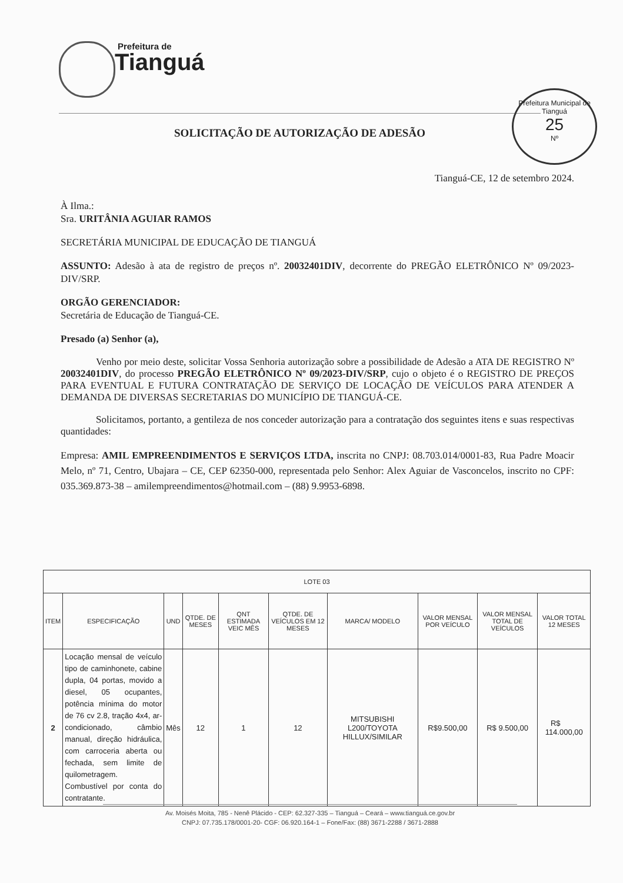Prefeitura de
Tianguá
Prefeitura Municipal de Tianguá
25
Nº
SOLICITAÇÃO DE AUTORIZAÇÃO DE ADESÃO
Tianguá-CE, 12 de setembro 2024.
À Ilma.:
Sra. URITÂNIA AGUIAR RAMOS
SECRETÁRIA MUNICIPAL DE EDUCAÇÃO DE TIANGUÁ
ASSUNTO: Adesão à ata de registro de preços nº. 20032401DIV, decorrente do PREGÃO ELETRÔNICO Nº 09/2023-DIV/SRP.
ORGÃO GERENCIADOR:
Secretária de Educação de Tianguá-CE.
Presado (a) Senhor (a),
Venho por meio deste, solicitar Vossa Senhoria autorização sobre a possibilidade de Adesão a ATA DE REGISTRO Nº 20032401DIV, do processo PREGÃO ELETRÔNICO Nº 09/2023-DIV/SRP, cujo o objeto é o REGISTRO DE PREÇOS PARA EVENTUAL E FUTURA CONTRATAÇÃO DE SERVIÇO DE LOCAÇÃO DE VEÍCULOS PARA ATENDER A DEMANDA DE DIVERSAS SECRETARIAS DO MUNICÍPIO DE TIANGUÁ-CE.
Solicitamos, portanto, a gentileza de nos conceder autorização para a contratação dos seguintes itens e suas respectivas quantidades:
Empresa: AMIL EMPREENDIMENTOS E SERVIÇOS LTDA, inscrita no CNPJ: 08.703.014/0001-83, Rua Padre Moacir Melo, nº 71, Centro, Ubajara – CE, CEP 62350-000, representada pelo Senhor: Alex Aguiar de Vasconcelos, inscrito no CPF: 035.369.873-38 – amilempreendimentos@hotmail.com – (88) 9.9953-6898.
| LOTE 03 | | | | | | | | | |
| --- | --- | --- | --- | --- | --- | --- | --- | --- | --- |
| ITEM | ESPECIFICAÇÃO | UND | QTDE. DE MESES | QNT ESTIMADA VEIC MÊS | QTDE. DE VEÍCULOS EM 12 MESES | MARCA/ MODELO | VALOR MENSAL POR VEÍCULO | VALOR MENSAL TOTAL DE VEÍCULOS | VALOR TOTAL 12 MESES |
| 2 | Locação mensal de veículo tipo de caminhonete, cabine dupla, 04 portas, movido a diesel, 05 ocupantes, potência mínima do motor de 76 cv 2.8, tração 4x4, ar-condicionado, câmbio manual, direção hidráulica, com carroceria aberta ou fechada, sem limite de quilometragem. Combustível por conta do contratante. | Mês | 12 | 1 | 12 | MITSUBISHI L200/TOYOTA HILLUX/SIMILAR | R$9.500,00 | R$ 9.500,00 | R$ 114.000,00 |
Av. Moisés Moita, 785 - Nenê Plácido - CEP: 62.327-335 – Tianguá – Ceará – www.tianguá.ce.gov.br
CNPJ: 07.735.178/0001-20- CGF: 06.920.164-1 – Fone/Fax: (88) 3671-2288 / 3671-2888